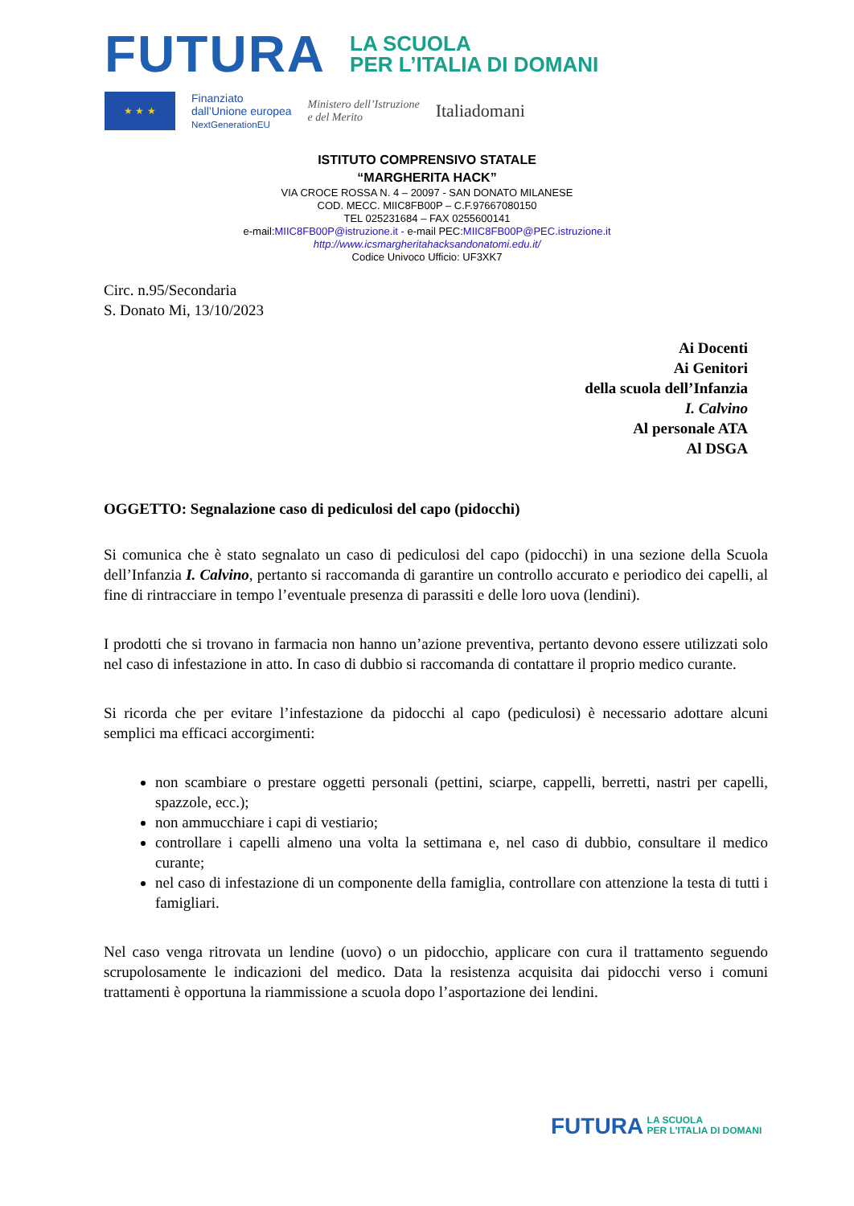FUTURA
LA SCUOLA
PER L’ITALIA DI DOMANI
★ ★ ★
Finanziato
dall’Unione europea
NextGenerationEU
Ministero dell’Istruzione
e del Merito
Italiadomani
ISTITUTO COMPRENSIVO STATALE
“MARGHERITA HACK”
VIA CROCE ROSSA N. 4 – 20097 - SAN DONATO MILANESE
COD. MECC. MIIC8FB00P – C.F.97667080150
TEL 025231684 – FAX 0255600141
e-mail:MIIC8FB00P@istruzione.it - e-mail PEC:MIIC8FB00P@PEC.istruzione.it
http://www.icsmargheritahacksandonatomi.edu.it/
Codice Univoco Ufficio: UF3XK7
Circ. n.95/Secondaria
S. Donato Mi, 13/10/2023
Ai Docenti
Ai Genitori
della scuola dell’Infanzia
I. Calvino
Al personale ATA
Al DSGA
OGGETTO: Segnalazione caso di pediculosi del capo (pidocchi)
Si comunica che è stato segnalato un caso di pediculosi del capo (pidocchi) in una sezione della Scuola dell’Infanzia I. Calvino, pertanto si raccomanda di garantire un controllo accurato e periodico dei capelli, al fine di rintracciare in tempo l’eventuale presenza di parassiti e delle loro uova (lendini).
I prodotti che si trovano in farmacia non hanno un’azione preventiva, pertanto devono essere utilizzati solo nel caso di infestazione in atto. In caso di dubbio si raccomanda di contattare il proprio medico curante.
Si ricorda che per evitare l’infestazione da pidocchi al capo (pediculosi) è necessario adottare alcuni semplici ma efficaci accorgimenti:
non scambiare o prestare oggetti personali (pettini, sciarpe, cappelli, berretti, nastri per capelli, spazzole, ecc.);
non ammucchiare i capi di vestiario;
controllare i capelli almeno una volta la settimana e, nel caso di dubbio, consultare il medico curante;
nel caso di infestazione di un componente della famiglia, controllare con attenzione la testa di tutti i famigliari.
Nel caso venga ritrovata un lendine (uovo) o un pidocchio, applicare con cura il trattamento seguendo scrupolosamente le indicazioni del medico. Data la resistenza acquisita dai pidocchi verso i comuni trattamenti è opportuna la riammissione a scuola dopo l’asportazione dei lendini.
FUTURA LA SCUOLA
PER L’ITALIA DI DOMANI